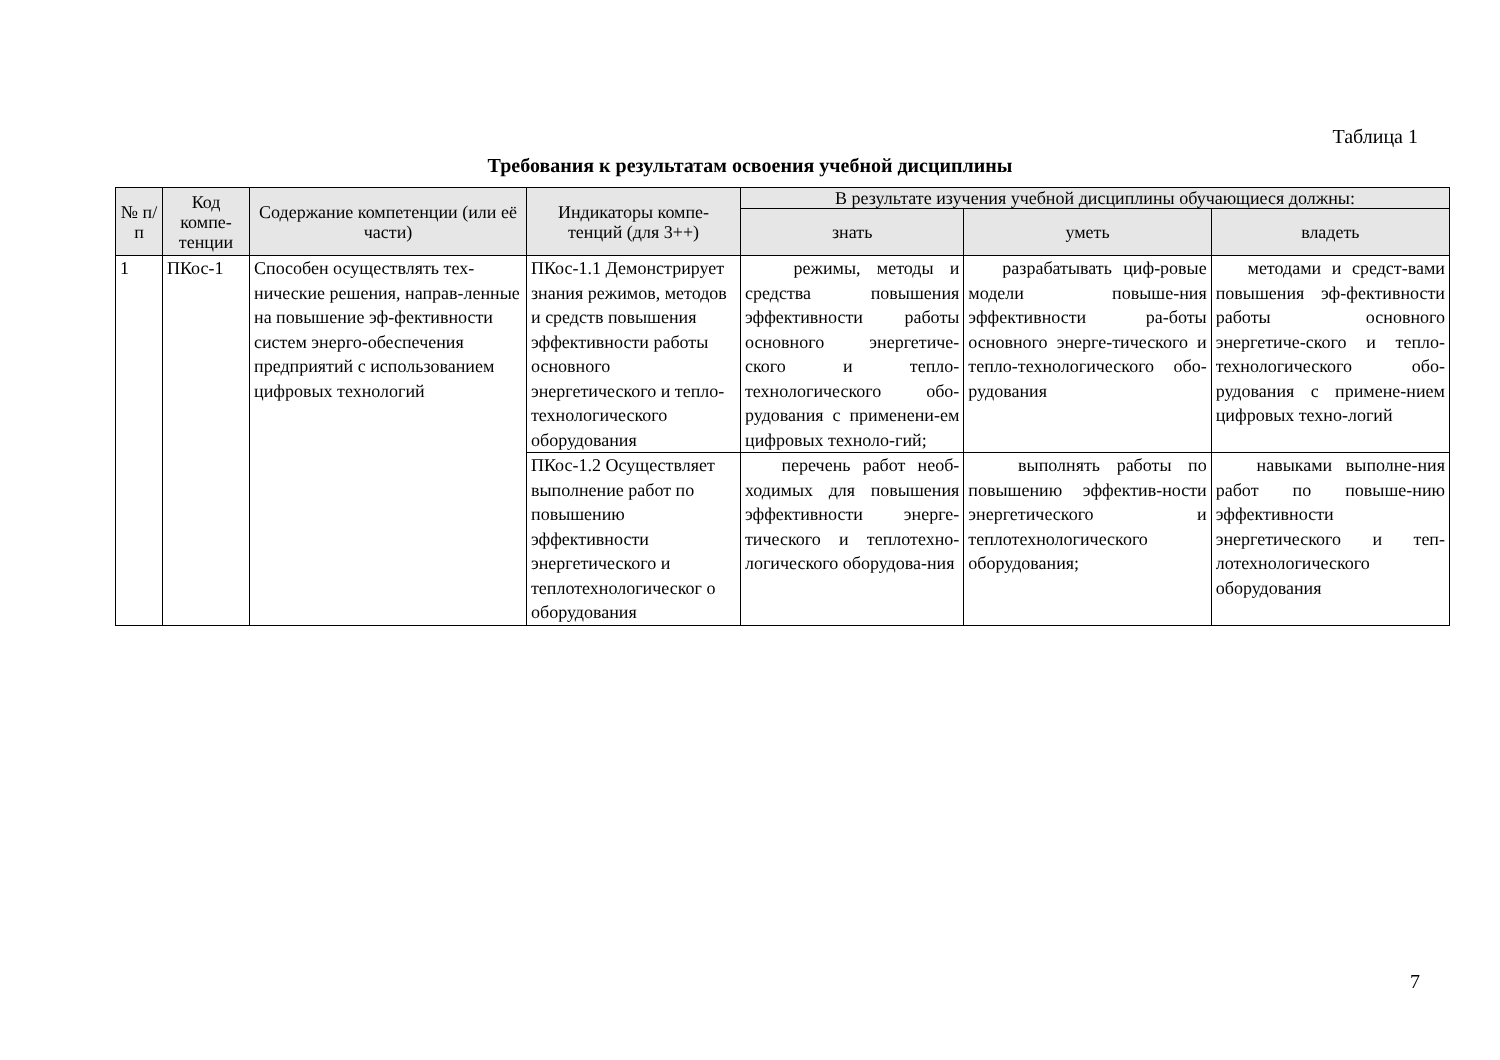Таблица 1
Требования к результатам освоения учебной дисциплины
| № п/п | Код компе-тенции | Содержание компетенции (или её части) | Индикаторы компе-тенций (для 3++) | В результате изучения учебной дисциплины обучающиеся должны: | | |
| --- | --- | --- | --- | --- | --- | --- |
| | | | | знать | уметь | владеть |
| 1 | ПКос-1 | Способен осуществлять тех-нические решения, направ-ленные на повышение эф-фективности систем энерго-обеспечения предприятий с использованием цифровых технологий | ПКос-1.1 Демонстрирует знания режимов, методов и средств повышения эффективности работы основного энергетического и тепло-технологического оборудования | режимы, методы и средства повышения эффективности работы основного энергетиче-ского и тепло-технологического обо-рудования с применени-ем цифровых техноло-гий; | разрабатывать циф-ровые модели повыше-ния эффективности ра-боты основного энерге-тического и тепло-технологического обо-рудования | методами и средст-вами повышения эф-фективности работы основного энергетиче-ского и тепло-технологического обо-рудования с примене-нием цифровых техно-логий |
| | | | ПКос-1.2 Осуществляет выполнение работ по повышению эффективности энергетического и теплотехнологическог о оборудования | перечень работ необ-ходимых для повышения эффективности энерге-тического и теплотехно-логического оборудова-ния | выполнять работы по повышению эффектив-ности энергетического и теплотехнологического оборудования; | навыками выполне-ния работ по повыше-нию эффективности энергетического и теп-лотехнологического оборудования |
7